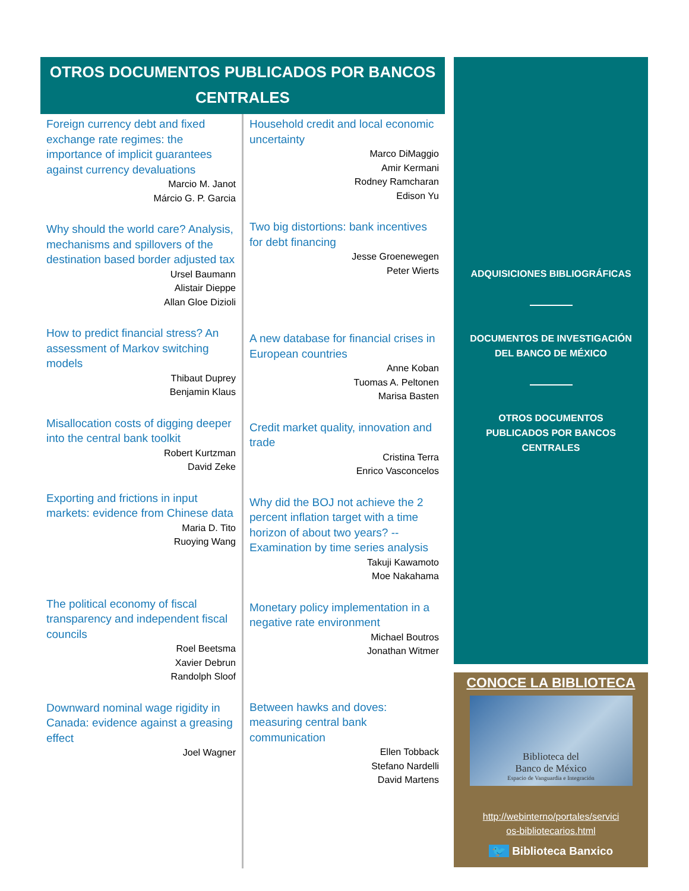OTROS DOCUMENTOS PUBLICADOS POR BANCOS CENTRALES
Foreign currency debt and fixed exchange rate regimes: the importance of implicit guarantees against currency devaluations
Marcio M. Janot
Márcio G. P. Garcia
Why should the world care? Analysis, mechanisms and spillovers of the destination based border adjusted tax
Ursel Baumann
Alistair Dieppe
Allan Gloe Dizioli
How to predict financial stress? An assessment of Markov switching models
Thibaut Duprey
Benjamin Klaus
Misallocation costs of digging deeper into the central bank toolkit
Robert Kurtzman
David Zeke
Exporting and frictions in input markets: evidence from Chinese data
Maria D. Tito
Ruoying Wang
The political economy of fiscal transparency and independent fiscal councils
Roel Beetsma
Xavier Debrun
Randolph Sloof
Downward nominal wage rigidity in Canada: evidence against a greasing effect
Joel Wagner
Household credit and local economic uncertainty
Marco DiMaggio
Amir Kermani
Rodney Ramcharan
Edison Yu
Two big distortions: bank incentives for debt financing
Jesse Groenewegen
Peter Wierts
A new database for financial crises in European countries
Anne Koban
Tuomas A. Peltonen
Marisa Basten
Credit market quality, innovation and trade
Cristina Terra
Enrico Vasconcelos
Why did the BOJ not achieve the 2 percent inflation target with a time horizon of about two years? -- Examination by time series analysis
Takuji Kawamoto
Moe Nakahama
Monetary policy implementation in a negative rate environment
Michael Boutros
Jonathan Witmer
Between hawks and doves: measuring central bank communication
Ellen Tobback
Stefano Nardelli
David Martens
ADQUISICIONES BIBLIOGRÁFICAS
DOCUMENTOS DE INVESTIGACIÓN
DEL BANCO DE MÉXICO
OTROS DOCUMENTOS
PUBLICADOS POR BANCOS
CENTRALES
CONOCE LA BIBLIOTECA
Biblioteca del
Banco de México
Espacio de Vanguardia e Integración
http://webinterno/portales/servici
os-bibliotecarios.html
🐦 Biblioteca Banxico